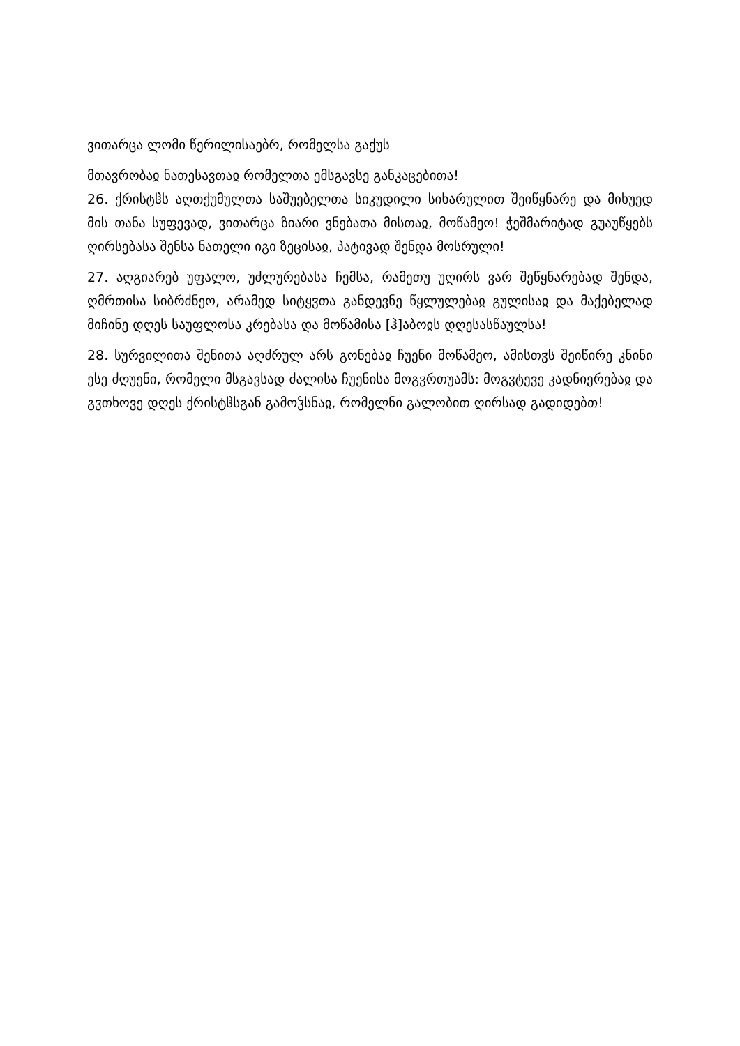ვითარცა ლომი წერილისაებრ, რომელსა გაქუს
მთავრობაჲ ნათესავთაჲ რომელთა ემსგავსე განკაცებითა!
26. ქრისტჱს აღთქუმულთა საშუებელთა სიკუდილი სიხარულით შეიწყნარე და მიხუედ მის თანა სუფევად, ვითარცა ზიარი ვნებათა მისთაჲ, მოწამეო! ჭეშმარიტად გუაუწყებს ღირსებასა შენსა ნათელი იგი ზეცისაჲ, პატივად შენდა მოსრული!
27. აღგიარებ უფალო, უძლურებასა ჩემსა, რამეთუ უღირს ვარ შეწყნარებად შენდა, ღმრთისა სიბრძნეო, არამედ სიტყჳთა განდევნე წყლულებაჲ გულისაჲ და მაქებელად მიჩინე დღეს საუფლოსა კრებასა და მოწამისა [ჰ]აბოჲს დღესასწაულსა!
28. სურვილითა შენითა აღძრულ არს გონებაჲ ჩუენი მოწამეო, ამისთჳს შეიწირე კნინი ესე ძღუენი, რომელი მსგავსად ძალისა ჩუენისა მოგჳრთუამს: მოგჳტევე კადნიერებაჲ და გჳთხოვე დღეს ქრისტჱსგან გამოჴსნაჲ, რომელნი გალობით ღირსად გადიდებთ!